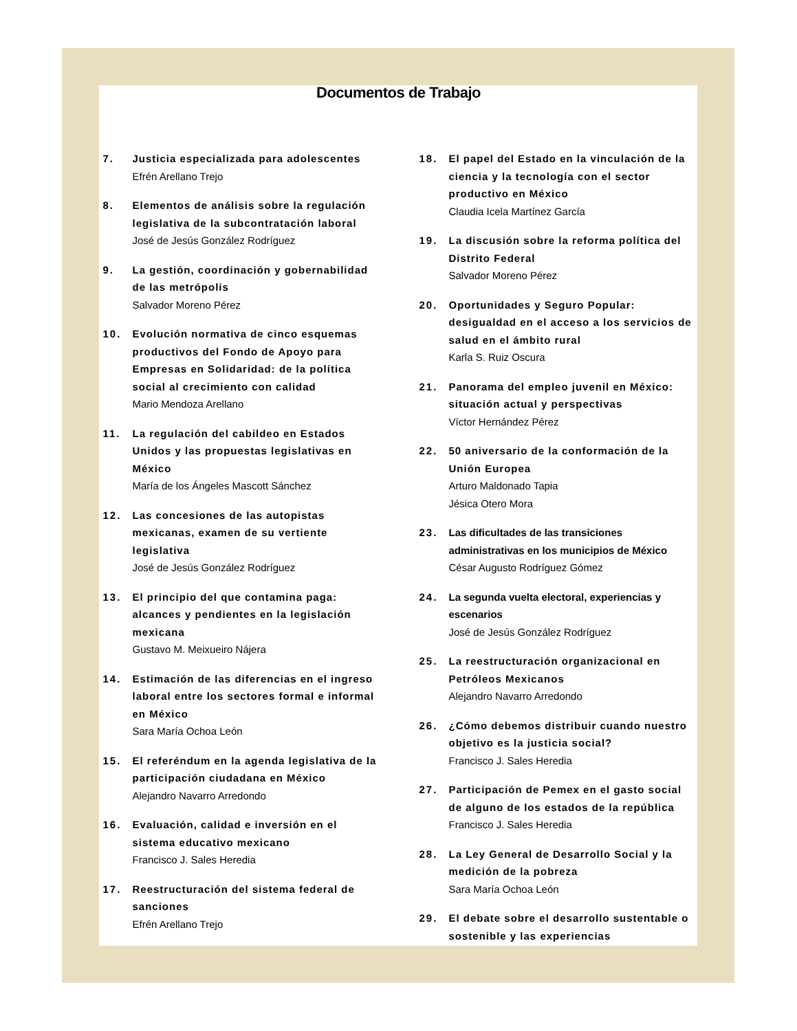Documentos de Trabajo
7. Justicia especializada para adolescentes
Efrén Arellano Trejo
8. Elementos de análisis sobre la regulación legislativa de la subcontratación laboral
José de Jesús González Rodríguez
9. La gestión, coordinación y gobernabilidad de las metrópolis
Salvador Moreno Pérez
10. Evolución normativa de cinco esquemas productivos del Fondo de Apoyo para Empresas en Solidaridad: de la política social al crecimiento con calidad
Mario Mendoza Arellano
11. La regulación del cabildeo en Estados Unidos y las propuestas legislativas en México
María de los Ángeles Mascott Sánchez
12. Las concesiones de las autopistas mexicanas, examen de su vertiente legislativa
José de Jesús González Rodríguez
13. El principio del que contamina paga: alcances y pendientes en la legislación mexicana
Gustavo M. Meixueiro Nájera
14. Estimación de las diferencias en el ingreso laboral entre los sectores formal e informal en México
Sara María Ochoa León
15. El referéndum en la agenda legislativa de la participación ciudadana en México
Alejandro Navarro Arredondo
16. Evaluación, calidad e inversión en el sistema educativo mexicano
Francisco J. Sales Heredia
17. Reestructuración del sistema federal de sanciones
Efrén Arellano Trejo
18. El papel del Estado en la vinculación de la ciencia y la tecnología con el sector productivo en México
Claudia Icela Martínez García
19. La discusión sobre la reforma política del Distrito Federal
Salvador Moreno Pérez
20. Oportunidades y Seguro Popular: desigualdad en el acceso a los servicios de salud en el ámbito rural
Karla S. Ruiz Oscura
21. Panorama del empleo juvenil en México: situación actual y perspectivas
Víctor Hernández Pérez
22. 50 aniversario de la conformación de la Unión Europea
Arturo Maldonado Tapia
Jésica Otero Mora
23. Las dificultades de las transiciones administrativas en los municipios de México
César Augusto Rodríguez Gómez
24. La segunda vuelta electoral, experiencias y escenarios
José de Jesús González Rodríguez
25. La reestructuración organizacional en Petróleos Mexicanos
Alejandro Navarro Arredondo
26. ¿Cómo debemos distribuir cuando nuestro objetivo es la justicia social?
Francisco J. Sales Heredia
27. Participación de Pemex en el gasto social de alguno de los estados de la república
Francisco J. Sales Heredia
28. La Ley General de Desarrollo Social y la medición de la pobreza
Sara María Ochoa León
29. El debate sobre el desarrollo sustentable o sostenible y las experiencias